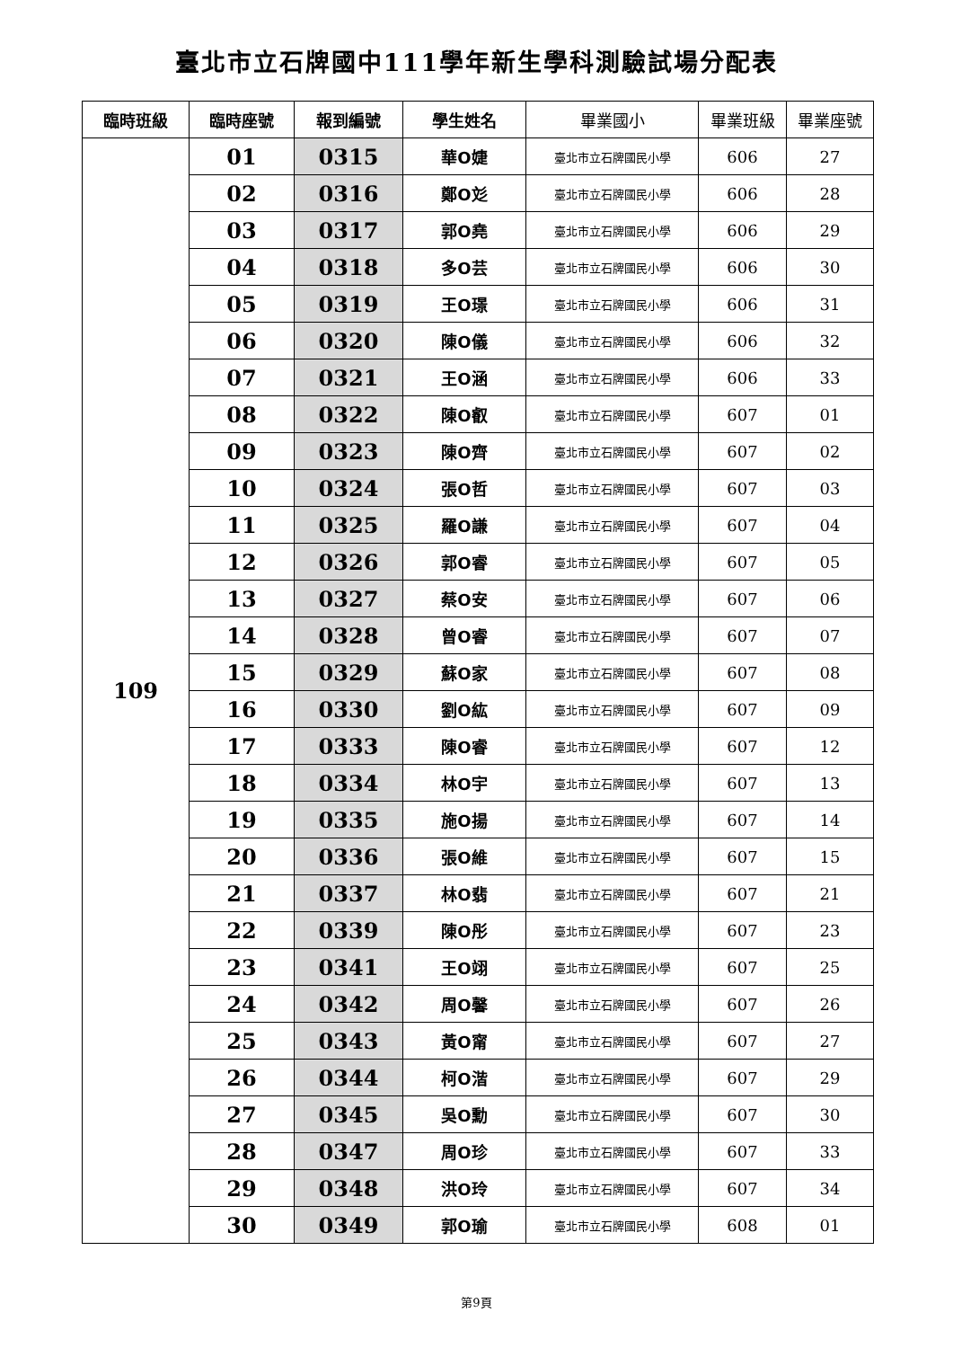臺北市立石牌國中111學年新生學科測驗試場分配表
| 臨時班級 | 臨時座號 | 報到編號 | 學生姓名 | 畢業國小 | 畢業班級 | 畢業座號 |
| --- | --- | --- | --- | --- | --- | --- |
| 109 | 01 | 0315 | 華O婕 | 臺北市立石牌國民小學 | 606 | 27 |
| | 02 | 0316 | 鄭O彣 | 臺北市立石牌國民小學 | 606 | 28 |
| | 03 | 0317 | 郭O堯 | 臺北市立石牌國民小學 | 606 | 29 |
| | 04 | 0318 | 多O芸 | 臺北市立石牌國民小學 | 606 | 30 |
| | 05 | 0319 | 王O璟 | 臺北市立石牌國民小學 | 606 | 31 |
| | 06 | 0320 | 陳O儀 | 臺北市立石牌國民小學 | 606 | 32 |
| | 07 | 0321 | 王O涵 | 臺北市立石牌國民小學 | 606 | 33 |
| | 08 | 0322 | 陳O叡 | 臺北市立石牌國民小學 | 607 | 01 |
| | 09 | 0323 | 陳O齊 | 臺北市立石牌國民小學 | 607 | 02 |
| | 10 | 0324 | 張O哲 | 臺北市立石牌國民小學 | 607 | 03 |
| | 11 | 0325 | 羅O謙 | 臺北市立石牌國民小學 | 607 | 04 |
| | 12 | 0326 | 郭O睿 | 臺北市立石牌國民小學 | 607 | 05 |
| | 13 | 0327 | 蔡O安 | 臺北市立石牌國民小學 | 607 | 06 |
| | 14 | 0328 | 曾O睿 | 臺北市立石牌國民小學 | 607 | 07 |
| | 15 | 0329 | 蘇O家 | 臺北市立石牌國民小學 | 607 | 08 |
| | 16 | 0330 | 劉O紘 | 臺北市立石牌國民小學 | 607 | 09 |
| | 17 | 0333 | 陳O睿 | 臺北市立石牌國民小學 | 607 | 12 |
| | 18 | 0334 | 林O宇 | 臺北市立石牌國民小學 | 607 | 13 |
| | 19 | 0335 | 施O揚 | 臺北市立石牌國民小學 | 607 | 14 |
| | 20 | 0336 | 張O維 | 臺北市立石牌國民小學 | 607 | 15 |
| | 21 | 0337 | 林O翡 | 臺北市立石牌國民小學 | 607 | 21 |
| | 22 | 0339 | 陳O彤 | 臺北市立石牌國民小學 | 607 | 23 |
| | 23 | 0341 | 王O翊 | 臺北市立石牌國民小學 | 607 | 25 |
| | 24 | 0342 | 周O馨 | 臺北市立石牌國民小學 | 607 | 26 |
| | 25 | 0343 | 黃O甯 | 臺北市立石牌國民小學 | 607 | 27 |
| | 26 | 0344 | 柯O湝 | 臺北市立石牌國民小學 | 607 | 29 |
| | 27 | 0345 | 吳O勳 | 臺北市立石牌國民小學 | 607 | 30 |
| | 28 | 0347 | 周O珍 | 臺北市立石牌國民小學 | 607 | 33 |
| | 29 | 0348 | 洪O玲 | 臺北市立石牌國民小學 | 607 | 34 |
| | 30 | 0349 | 郭O瑜 | 臺北市立石牌國民小學 | 608 | 01 |
第9頁